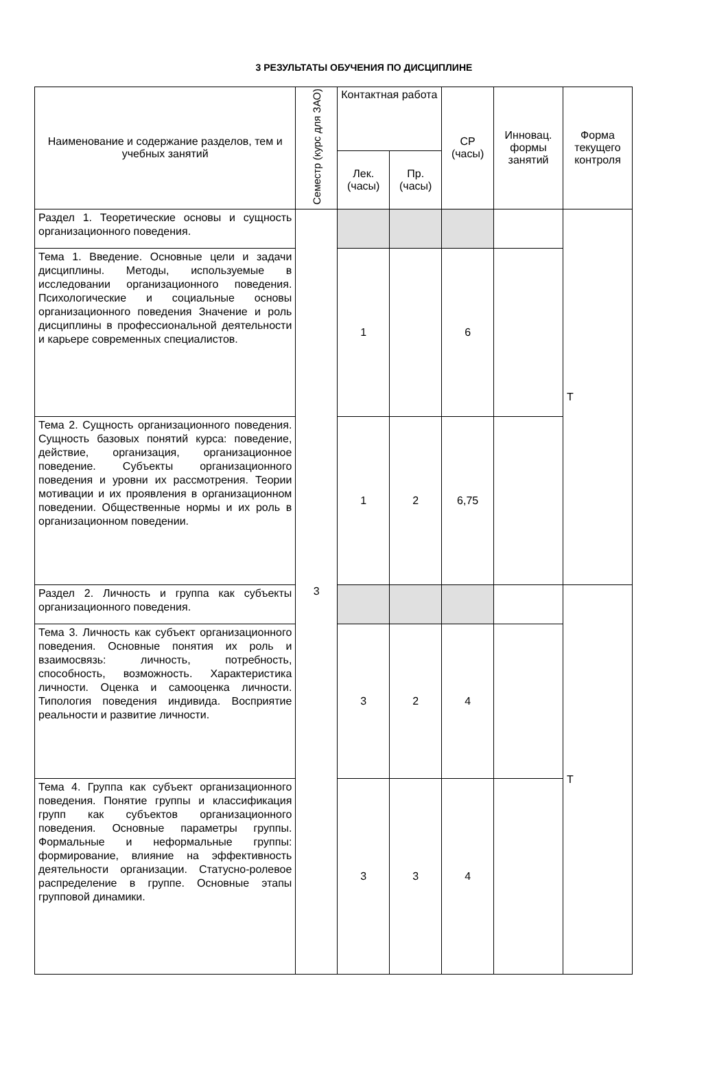3 РЕЗУЛЬТАТЫ ОБУЧЕНИЯ ПО ДИСЦИПЛИНЕ
| Наименование и содержание разделов, тем и учебных занятий | Семестр (курс для ЗАО) | Контактная работа | | СР (часы) | Инновац. формы занятий | Форма текущего контроля |
| --- | --- | --- | --- | --- | --- | --- |
| | | Лек. (часы) | Пр. (часы) | | | |
| Раздел 1. Теоретические основы и сущность организационного поведения. | 3 | | | | | Т |
| Тема 1. Введение. Основные цели и задачи дисциплины. Методы, используемые в исследовании организационного поведения. Психологические и социальные основы организационного поведения Значение и роль дисциплины в профессиональной деятельности и карьере современных специалистов. | | 1 | | 6 | | |
| Тема 2. Сущность организационного поведения. Сущность базовых понятий курса: поведение, действие, организация, организационное поведение. Субъекты организационного поведения и уровни их рассмотрения. Теории мотивации и их проявления в организационном поведении. Общественные нормы и их роль в организационном поведении. | | 1 | 2 | 6,75 | | |
| Раздел 2. Личность и группа как субъекты организационного поведения. | | | | | | Т |
| Тема 3. Личность как субъект организационного поведения. Основные понятия их роль и взаимосвязь: личность, потребность, способность, возможность. Характеристика личности. Оценка и самооценка личности. Типология поведения индивида. Восприятие реальности и развитие личности. | | 3 | 2 | 4 | | |
| Тема 4. Группа как субъект организационного поведения. Понятие группы и классификация групп как субъектов организационного поведения. Основные параметры группы. Формальные и неформальные группы: формирование, влияние на эффективность деятельности организации. Статусно-ролевое распределение в группе. Основные этапы групповой динамики. | | 3 | 3 | 4 | | |